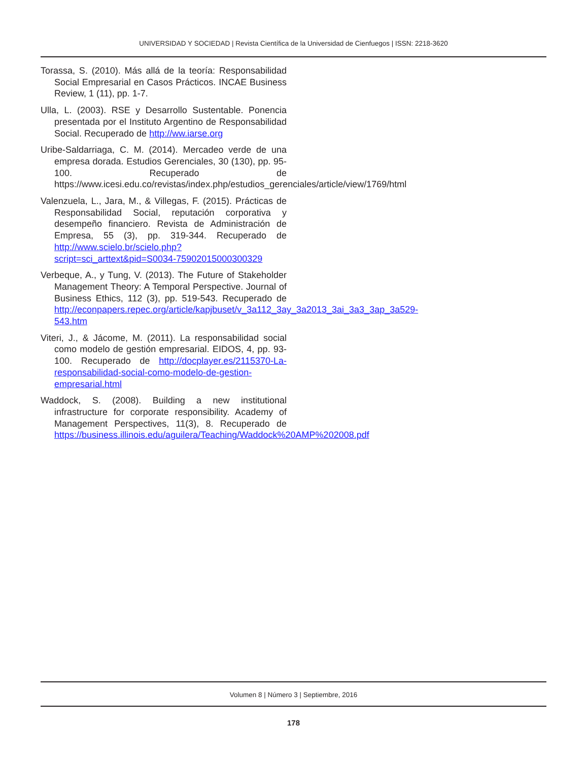UNIVERSIDAD Y SOCIEDAD | Revista Científica de la Universidad de Cienfuegos | ISSN: 2218-3620
Torassa, S. (2010). Más allá de la teoría: Responsabilidad Social Empresarial en Casos Prácticos. INCAE Business Review, 1 (11), pp. 1-7.
Ulla, L. (2003). RSE y Desarrollo Sustentable. Ponencia presentada por el Instituto Argentino de Responsabilidad Social. Recuperado de http://ww.iarse.org
Uribe-Saldarriaga, C. M. (2014). Mercadeo verde de una empresa dorada. Estudios Gerenciales, 30 (130), pp. 95-100. Recuperado de https://www.icesi.edu.co/revistas/index.php/estudios_gerenciales/article/view/1769/html
Valenzuela, L., Jara, M., & Villegas, F. (2015). Prácticas de Responsabilidad Social, reputación corporativa y desempeño financiero. Revista de Administración de Empresa, 55 (3), pp. 319-344. Recuperado de http://www.scielo.br/scielo.php?script=sci_arttext&pid=S0034-75902015000300329
Verbeque, A., y Tung, V. (2013). The Future of Stakeholder Management Theory: A Temporal Perspective. Journal of Business Ethics, 112 (3), pp. 519-543. Recuperado de http://econpapers.repec.org/article/kapjbuset/v_3a112_3ay_3a2013_3ai_3a3_3ap_3a529-543.htm
Viteri, J., & Jácome, M. (2011). La responsabilidad social como modelo de gestión empresarial. EIDOS, 4, pp. 93-100. Recuperado de http://docplayer.es/2115370-La-responsabilidad-social-como-modelo-de-gestion-empresarial.html
Waddock, S. (2008). Building a new institutional infrastructure for corporate responsibility. Academy of Management Perspectives, 11(3), 8. Recuperado de https://business.illinois.edu/aguilera/Teaching/Waddock%20AMP%202008.pdf
Volumen 8 | Número 3 | Septiembre, 2016
178